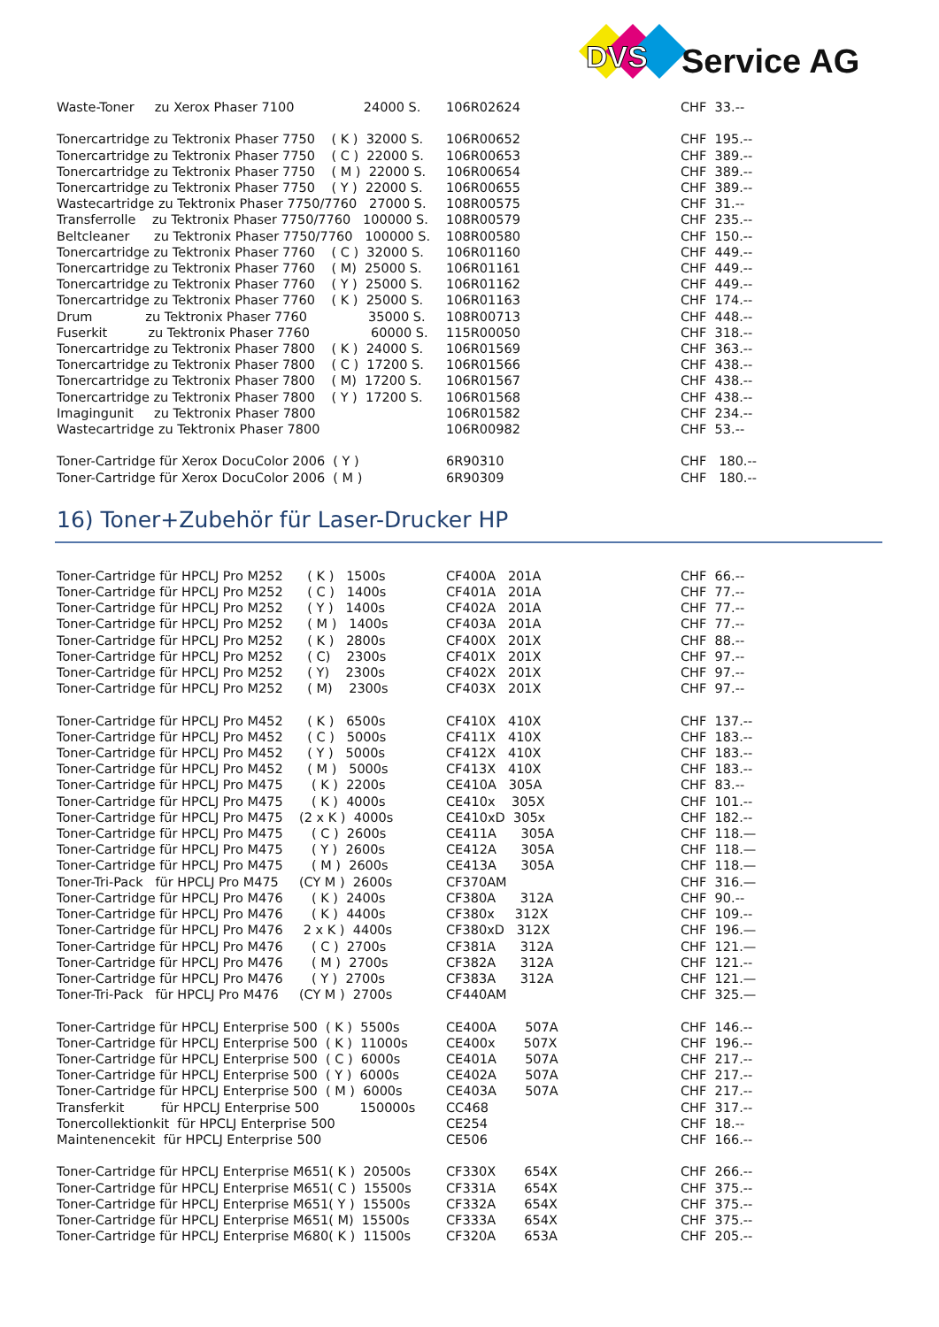DVS Service AG
| Waste-Toner zu Xerox Phaser 7100 24000 S. | 106R02624 | CHF 33.-- |
| Tonercartridge zu Tektronix Phaser 7750 ( K ) 32000 S. | 106R00652 | CHF 195.-- |
| Tonercartridge zu Tektronix Phaser 7750 ( C ) 22000 S. | 106R00653 | CHF 389.-- |
| Tonercartridge zu Tektronix Phaser 7750 ( M ) 22000 S. | 106R00654 | CHF 389.-- |
| Tonercartridge zu Tektronix Phaser 7750 ( Y ) 22000 S. | 106R00655 | CHF 389.-- |
| Wastecartridge zu Tektronix Phaser 7750/7760 27000 S. | 108R00575 | CHF 31.-- |
| Transferrolle zu Tektronix Phaser 7750/7760 100000 S. | 108R00579 | CHF 235.-- |
| Beltcleaner zu Tektronix Phaser 7750/7760 100000 S. | 108R00580 | CHF 150.-- |
| Tonercartridge zu Tektronix Phaser 7760 ( C ) 32000 S. | 106R01160 | CHF 449.-- |
| Tonercartridge zu Tektronix Phaser 7760 ( M) 25000 S. | 106R01161 | CHF 449.-- |
| Tonercartridge zu Tektronix Phaser 7760 ( Y ) 25000 S. | 106R01162 | CHF 449.-- |
| Tonercartridge zu Tektronix Phaser 7760 ( K ) 25000 S. | 106R01163 | CHF 174.-- |
| Drum zu Tektronix Phaser 7760 35000 S. | 108R00713 | CHF 448.-- |
| Fuserkit zu Tektronix Phaser 7760 60000 S. | 115R00050 | CHF 318.-- |
| Tonercartridge zu Tektronix Phaser 7800 ( K ) 24000 S. | 106R01569 | CHF 363.-- |
| Tonercartridge zu Tektronix Phaser 7800 ( C ) 17200 S. | 106R01566 | CHF 438.-- |
| Tonercartridge zu Tektronix Phaser 7800 ( M) 17200 S. | 106R01567 | CHF 438.-- |
| Tonercartridge zu Tektronix Phaser 7800 ( Y ) 17200 S. | 106R01568 | CHF 438.-- |
| Imagingunit zu Tektronix Phaser 7800 | 106R01582 | CHF 234.-- |
| Wastecartridge zu Tektronix Phaser 7800 | 106R00982 | CHF 53.-- |
| Toner-Cartridge für Xerox DocuColor 2006 ( Y ) | 6R90310 | CHF 180.-- |
| Toner-Cartridge für Xerox DocuColor 2006 ( M ) | 6R90309 | CHF 180.-- |
16) Toner+Zubehör für Laser-Drucker HP
| Toner-Cartridge für HPCLJ Pro M252 ( K ) 1500s | CF400A 201A | CHF 66.-- |
| Toner-Cartridge für HPCLJ Pro M252 ( C ) 1400s | CF401A 201A | CHF 77.-- |
| Toner-Cartridge für HPCLJ Pro M252 ( Y ) 1400s | CF402A 201A | CHF 77.-- |
| Toner-Cartridge für HPCLJ Pro M252 ( M ) 1400s | CF403A 201A | CHF 77.-- |
| Toner-Cartridge für HPCLJ Pro M252 ( K ) 2800s | CF400X 201X | CHF 88.-- |
| Toner-Cartridge für HPCLJ Pro M252 ( C) 2300s | CF401X 201X | CHF 97.-- |
| Toner-Cartridge für HPCLJ Pro M252 ( Y) 2300s | CF402X 201X | CHF 97.-- |
| Toner-Cartridge für HPCLJ Pro M252 ( M) 2300s | CF403X 201X | CHF 97.-- |
| Toner-Cartridge für HPCLJ Pro M452 ( K ) 6500s | CF410X 410X | CHF 137.-- |
| Toner-Cartridge für HPCLJ Pro M452 ( C ) 5000s | CF411X 410X | CHF 183.-- |
| Toner-Cartridge für HPCLJ Pro M452 ( Y ) 5000s | CF412X 410X | CHF 183.-- |
| Toner-Cartridge für HPCLJ Pro M452 ( M ) 5000s | CF413X 410X | CHF 183.-- |
| Toner-Cartridge für HPCLJ Pro M475 ( K ) 2200s | CE410A 305A | CHF 83.-- |
| Toner-Cartridge für HPCLJ Pro M475 ( K ) 4000s | CE410x 305X | CHF 101.-- |
| Toner-Cartridge für HPCLJ Pro M475 (2 x K ) 4000s | CE410xD 305x | CHF 182.-- |
| Toner-Cartridge für HPCLJ Pro M475 ( C ) 2600s | CE411A 305A | CHF 118.— |
| Toner-Cartridge für HPCLJ Pro M475 ( Y ) 2600s | CE412A 305A | CHF 118.— |
| Toner-Cartridge für HPCLJ Pro M475 ( M ) 2600s | CE413A 305A | CHF 118.— |
| Toner-Tri-Pack für HPCLJ Pro M475 (CY M ) 2600s | CF370AM | CHF 316.— |
| Toner-Cartridge für HPCLJ Pro M476 ( K ) 2400s | CF380A 312A | CHF 90.-- |
| Toner-Cartridge für HPCLJ Pro M476 ( K ) 4400s | CF380x 312X | CHF 109.-- |
| Toner-Cartridge für HPCLJ Pro M476 2 x K ) 4400s | CF380xD 312X | CHF 196.— |
| Toner-Cartridge für HPCLJ Pro M476 ( C ) 2700s | CF381A 312A | CHF 121.— |
| Toner-Cartridge für HPCLJ Pro M476 ( M ) 2700s | CF382A 312A | CHF 121.-- |
| Toner-Cartridge für HPCLJ Pro M476 ( Y ) 2700s | CF383A 312A | CHF 121.— |
| Toner-Tri-Pack für HPCLJ Pro M476 (CY M ) 2700s | CF440AM | CHF 325.— |
| Toner-Cartridge für HPCLJ Enterprise 500 ( K ) 5500s | CE400A 507A | CHF 146.-- |
| Toner-Cartridge für HPCLJ Enterprise 500 ( K ) 11000s | CE400x 507X | CHF 196.-- |
| Toner-Cartridge für HPCLJ Enterprise 500 ( C ) 6000s | CE401A 507A | CHF 217.-- |
| Toner-Cartridge für HPCLJ Enterprise 500 ( Y ) 6000s | CE402A 507A | CHF 217.-- |
| Toner-Cartridge für HPCLJ Enterprise 500 ( M ) 6000s | CE403A 507A | CHF 217.-- |
| Transferkit für HPCLJ Enterprise 500 150000s | CC468 | CHF 317.-- |
| Tonercollektionkit für HPCLJ Enterprise 500 | CE254 | CHF 18.-- |
| Maintenencekit für HPCLJ Enterprise 500 | CE506 | CHF 166.-- |
| Toner-Cartridge für HPCLJ Enterprise M651( K ) 20500s | CF330X 654X | CHF 266.-- |
| Toner-Cartridge für HPCLJ Enterprise M651( C ) 15500s | CF331A 654X | CHF 375.-- |
| Toner-Cartridge für HPCLJ Enterprise M651( Y ) 15500s | CF332A 654X | CHF 375.-- |
| Toner-Cartridge für HPCLJ Enterprise M651( M) 15500s | CF333A 654X | CHF 375.-- |
| Toner-Cartridge für HPCLJ Enterprise M680( K ) 11500s | CF320A 653A | CHF 205.-- |